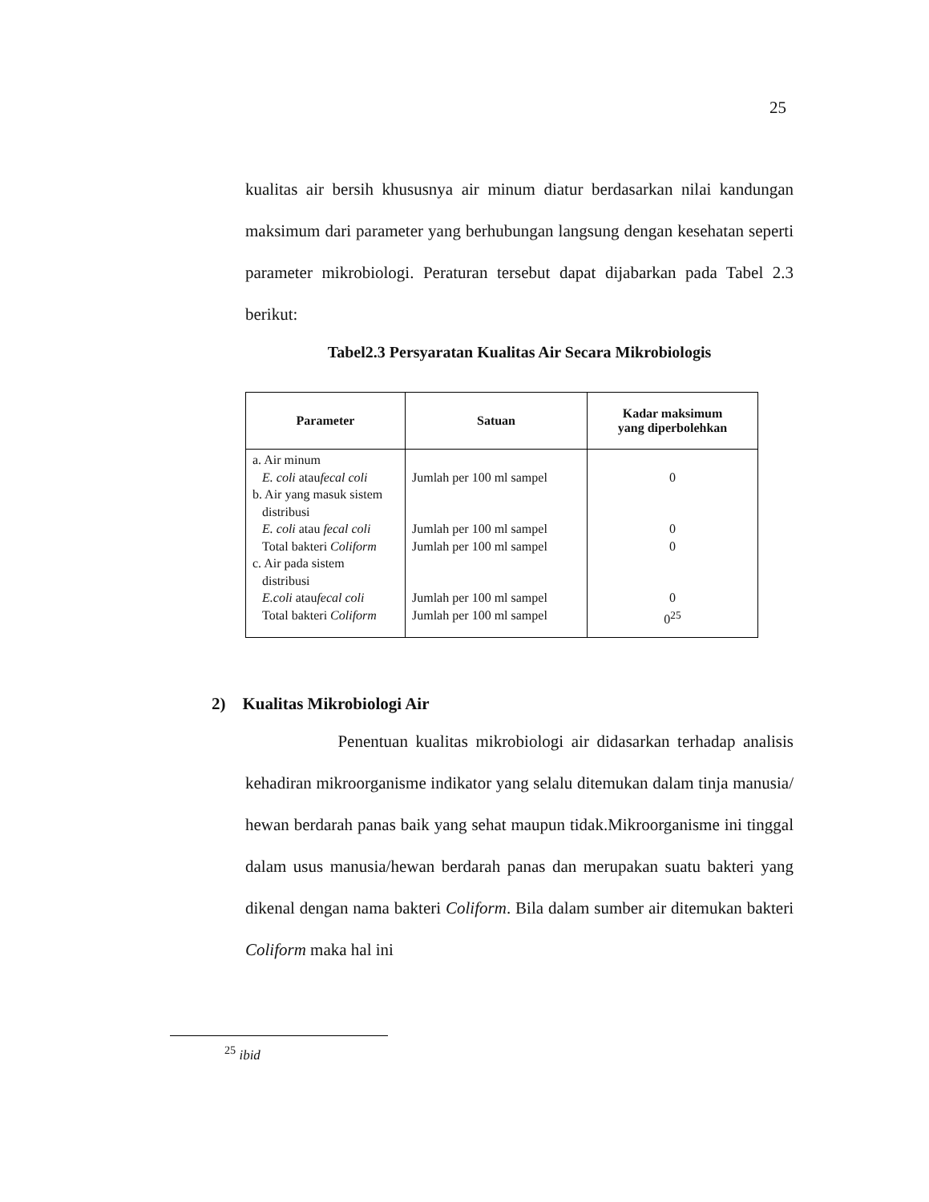25
kualitas air bersih khususnya air minum diatur berdasarkan nilai kandungan maksimum dari parameter yang berhubungan langsung dengan kesehatan seperti parameter mikrobiologi. Peraturan tersebut dapat dijabarkan pada Tabel 2.3 berikut:
Tabel2.3 Persyaratan Kualitas Air Secara Mikrobiologis
| Parameter | Satuan | Kadar maksimum yang diperbolehkan |
| --- | --- | --- |
| a. Air minum E. coli atau fecal coli b. Air yang masuk sistem distribusi E. coli atau fecal coli Total bakteri Coliform c. Air pada sistem distribusi E.coli atau fecal coli Total bakteri Coliform | Jumlah per 100 ml sampel Jumlah per 100 ml sampel Jumlah per 100 ml sampel Jumlah per 100 ml sampel Jumlah per 100 ml sampel | 0 0 0 0 0<sup>25</sup> |
2) Kualitas Mikrobiologi Air
Penentuan kualitas mikrobiologi air didasarkan terhadap analisis kehadiran mikroorganisme indikator yang selalu ditemukan dalam tinja manusia/ hewan berdarah panas baik yang sehat maupun tidak.Mikroorganisme ini tinggal dalam usus manusia/hewan berdarah panas dan merupakan suatu bakteri yang dikenal dengan nama bakteri Coliform. Bila dalam sumber air ditemukan bakteri Coliform maka hal ini
<sup>25</sup> ibid